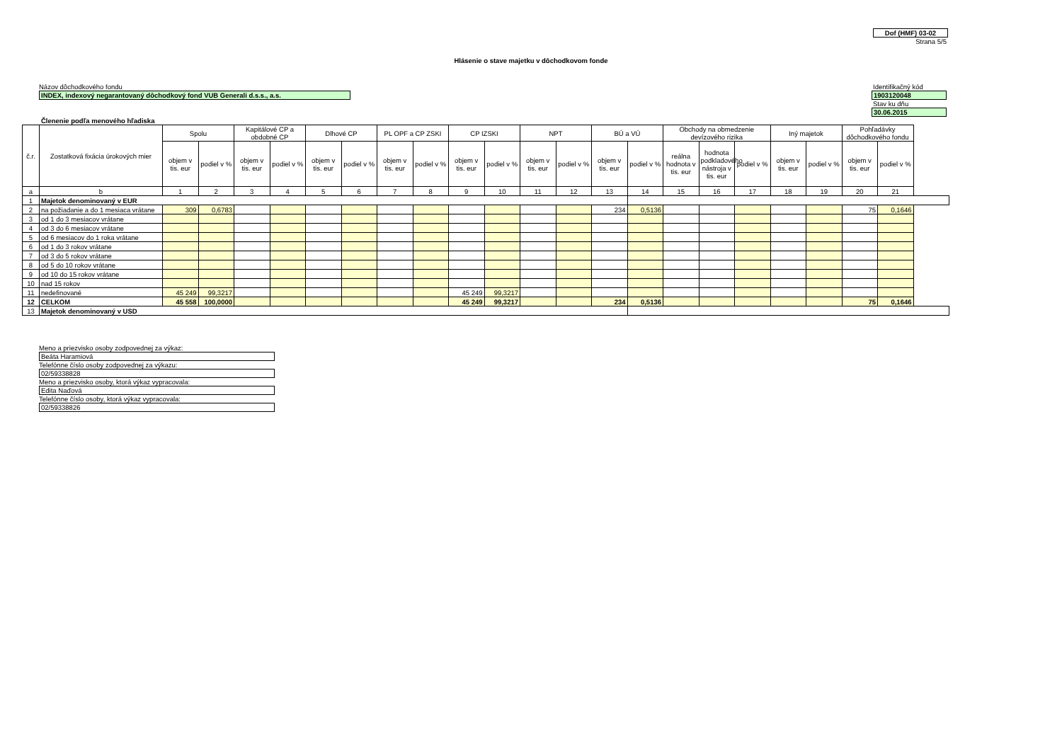Dof (HMF) 03-02
Strana 5/5
Hlásenie o stave majetku v dôchodkovom fonde
Názov dôchodkového fondu Identifikačný kód
INDEX, indexový negarantovaný dôchodkový fond VUB Generali d.s.s., a.s. 1903120048
Stav ku dňu
30.06.2015
Členenie podľa menového hľadiska
| č.r. | Zostatková fixácia úrokových mier | Spolu | | Kapitálové CP a obdobné CP | | Dlhové CP | | PL OPF a CP ZSKI | | CP IZSKI | | NPT | | BÚ a VÚ | | Obchody na obmedzenie devízového rizika | | | Iný majetok | | Pohľadávky dôchodkového fondu | |
| --- | --- | --- | --- | --- | --- | --- | --- | --- | --- | --- | --- | --- | --- | --- | --- | --- | --- | --- | --- | --- | --- | --- |
| | | objem v tis. eur | podiel v % | objem v tis. eur | podiel v % | objem v tis. eur | podiel v % | objem v tis. eur | podiel v % | objem v tis. eur | podiel v % | objem v tis. eur | podiel v % | objem v tis. eur | podiel v % | reálna hodnota v tis. eur | hodnota podkladového nástroja v tis. eur | podiel v % | objem v tis. eur | podiel v % | objem v tis. eur | podiel v % |
| a | b | 1 | 2 | 3 | 4 | 5 | 6 | 7 | 8 | 9 | 10 | 11 | 12 | 13 | 14 | 15 | 16 | 17 | 18 | 19 | 20 | 21 |
| 1 | Majetok denominovaný v EUR | | | | | | | | | | | | | | | | | | | | | |
| 2 | na požiadanie a do 1 mesiaca vrátane | 309 | 0,6783 | | | | | | | | | | | 234 | 0,5136 | | | | | | 75 | 0,1646 |
| 3 | od 1 do 3 mesiacov vrátane | | | | | | | | | | | | | | | | | | | | | |
| 4 | od 3 do 6 mesiacov vrátane | | | | | | | | | | | | | | | | | | | | | |
| 5 | od 6 mesiacov do 1 roka vrátane | | | | | | | | | | | | | | | | | | | | | |
| 6 | od 1 do 3 rokov vrátane | | | | | | | | | | | | | | | | | | | | | |
| 7 | od 3 do 5 rokov vrátane | | | | | | | | | | | | | | | | | | | | | |
| 8 | od 5 do 10 rokov vrátane | | | | | | | | | | | | | | | | | | | | | |
| 9 | od 10 do 15 rokov vrátane | | | | | | | | | | | | | | | | | | | | | |
| 10 | nad 15 rokov | | | | | | | | | | | | | | | | | | | | | |
| 11 | nedefinované | 45 249 | 99,3217 | | | | | | | 45 249 | 99,3217 | | | | | | | | | | | |
| 12 | CELKOM | 45 558 | 100,0000 | | | | | | | 45 249 | 99,3217 | | | 234 | 0,5136 | | | | | | 75 | 0,1646 |
| 13 | Majetok denominovaný v USD | | | | | | | | | | | | | | | | | | | | | |
Meno a priezvisko osoby zodpovednej za výkaz:
Beáta Haramiová
Telefónne číslo osoby zodpovednej za výkazu:
02/59338828
Meno a priezvisko osoby, ktorá výkaz vypracovala:
Edita Naďová
Telefónne číslo osoby, ktorá výkaz vypracovala:
02/59338826